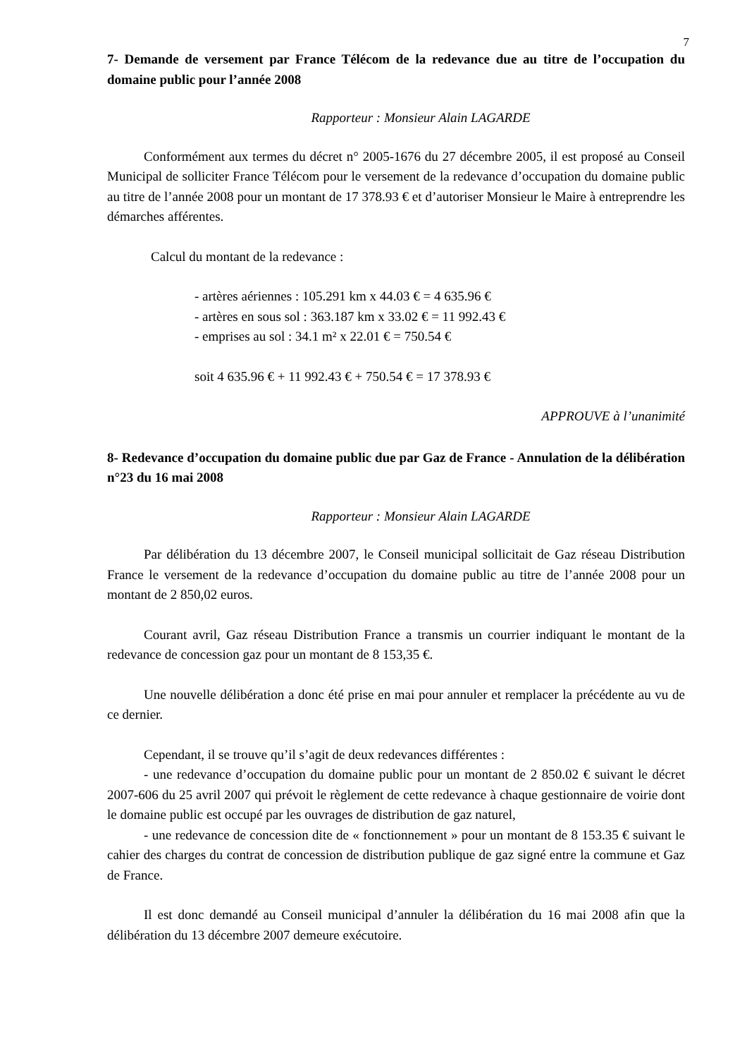7
7- Demande de versement par France Télécom de la redevance due au titre de l’occupation du domaine public pour l’année 2008
Rapporteur : Monsieur Alain LAGARDE
Conformément aux termes du décret n° 2005-1676 du 27 décembre 2005, il est proposé au Conseil Municipal de solliciter France Télécom pour le versement de la redevance d’occupation du domaine public au titre de l’année 2008 pour un montant de 17 378.93 € et d’autoriser Monsieur le Maire à entreprendre les démarches afférentes.
Calcul du montant de la redevance :
- artères aériennes : 105.291 km x 44.03 € = 4 635.96 €
- artères en sous sol : 363.187 km x 33.02 € = 11 992.43 €
- emprises au sol : 34.1 m² x 22.01 € = 750.54 €
soit 4 635.96 € + 11 992.43 € + 750.54 € = 17 378.93 €
APPROUVE à l’unanimité
8- Redevance d’occupation du domaine public due par Gaz de France - Annulation de la délibération n°23 du 16 mai 2008
Rapporteur : Monsieur Alain LAGARDE
Par délibération du 13 décembre 2007, le Conseil municipal sollicitait de Gaz réseau Distribution France le versement de la redevance d’occupation du domaine public au titre de l’année 2008 pour un montant de 2 850,02 euros.
Courant avril, Gaz réseau Distribution France a transmis un courrier indiquant le montant de la redevance de concession gaz pour un montant de 8 153,35 €.
Une nouvelle délibération a donc été prise en mai pour annuler et remplacer la précédente au vu de ce dernier.
Cependant, il se trouve qu’il s’agit de deux redevances différentes :
- une redevance d’occupation du domaine public pour un montant de 2 850.02 € suivant le décret 2007-606 du 25 avril 2007 qui prévoit le règlement de cette redevance à chaque gestionnaire de voirie dont le domaine public est occupé par les ouvrages de distribution de gaz naturel,
- une redevance de concession dite de « fonctionnement » pour un montant de 8 153.35 € suivant le cahier des charges du contrat de concession de distribution publique de gaz signé entre la commune et Gaz de France.
Il est donc demandé au Conseil municipal d’annuler la délibération du 16 mai 2008 afin que la délibération du 13 décembre 2007 demeure exécutoire.